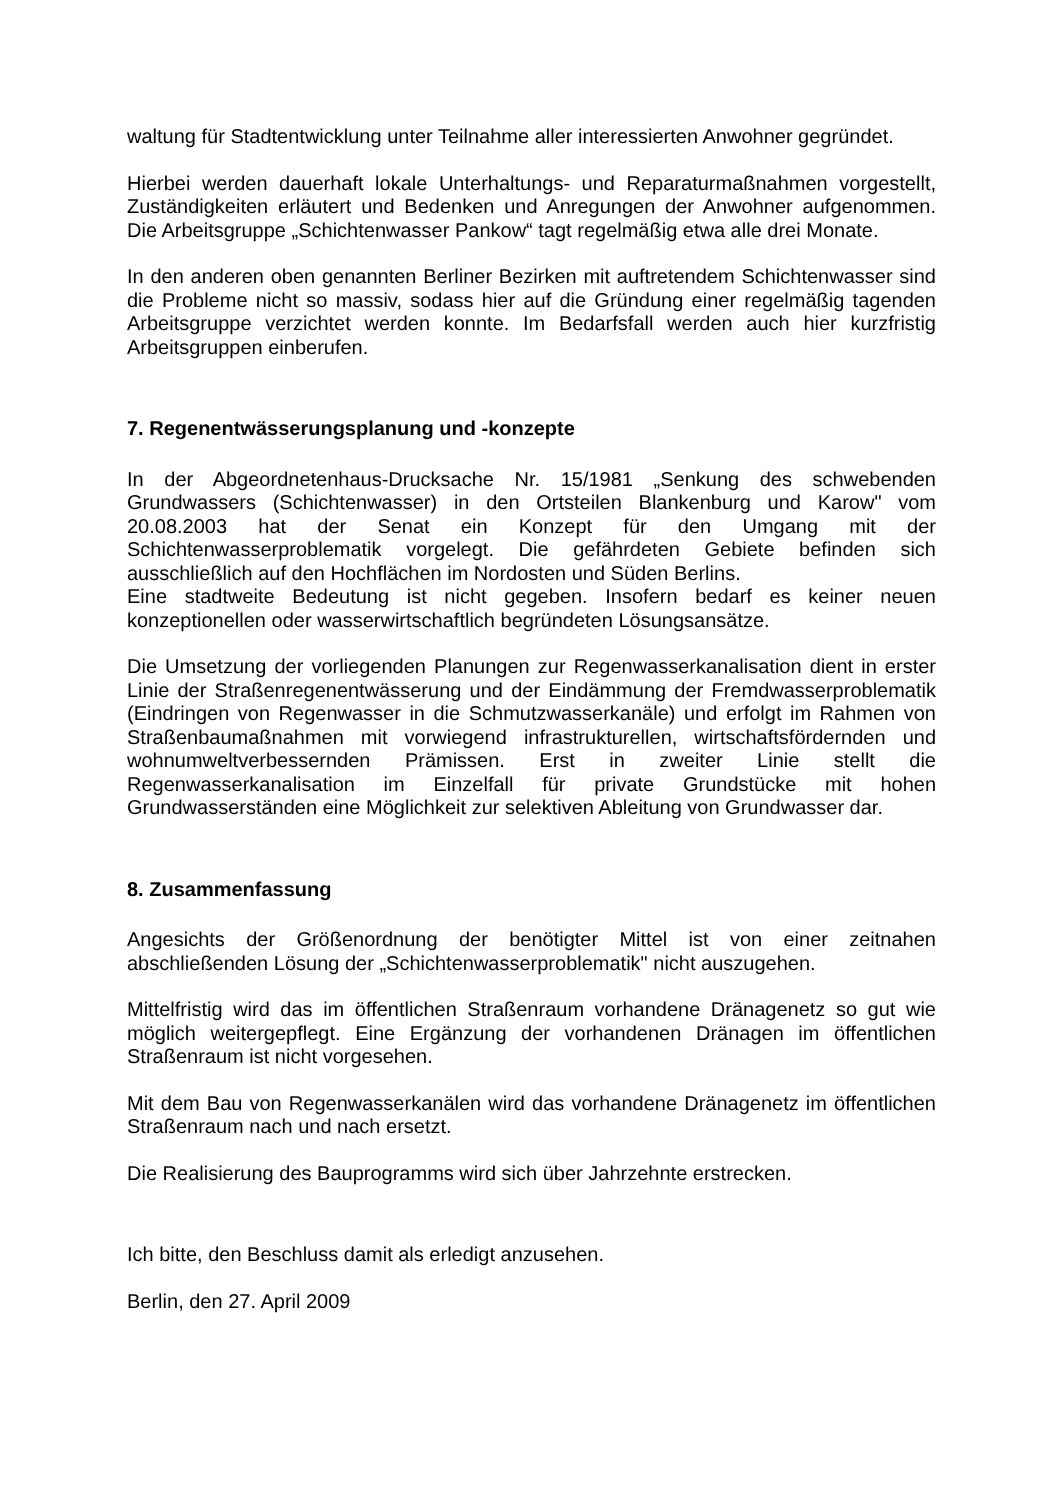waltung für Stadtentwicklung unter Teilnahme aller interessierten Anwohner gegründet.
Hierbei werden dauerhaft lokale Unterhaltungs- und Reparaturmaßnahmen vorgestellt, Zuständigkeiten erläutert und Bedenken und Anregungen der Anwohner aufgenommen. Die Arbeitsgruppe „Schichtenwasser Pankow“ tagt regelmäßig etwa alle drei Monate.
In den anderen oben genannten Berliner Bezirken mit auftretendem Schichtenwasser sind die Probleme nicht so massiv, sodass hier auf die Gründung einer regelmäßig tagenden Arbeitsgruppe verzichtet werden konnte. Im Bedarfsfall werden auch hier kurzfristig Arbeitsgruppen einberufen.
7. Regenentwässerungsplanung und -konzepte
In der Abgeordnetenhaus-Drucksache Nr. 15/1981 „Senkung des schwebenden Grundwassers (Schichtenwasser) in den Ortsteilen Blankenburg und Karow" vom 20.08.2003 hat der Senat ein Konzept für den Umgang mit der Schichtenwasserproblematik vorgelegt. Die gefährdeten Gebiete befinden sich ausschließlich auf den Hochflächen im Nordosten und Süden Berlins.
Eine stadtweite Bedeutung ist nicht gegeben. Insofern bedarf es keiner neuen konzeptionellen oder wasserwirtschaftlich begründeten Lösungsansätze.
Die Umsetzung der vorliegenden Planungen zur Regenwasserkanalisation dient in erster Linie der Straßenregenentwässerung und der Eindämmung der Fremdwasserproblematik (Eindringen von Regenwasser in die Schmutzwasserkanäle) und erfolgt im Rahmen von Straßenbaumaßnahmen mit vorwiegend infrastrukturellen, wirtschaftsfördernden und wohnumweltverbessernden Prämissen. Erst in zweiter Linie stellt die Regenwasserkanalisation im Einzelfall für private Grundstücke mit hohen Grundwasserständen eine Möglichkeit zur selektiven Ableitung von Grundwasser dar.
8. Zusammenfassung
Angesichts der Größenordnung der benötigter Mittel ist von einer zeitnahen abschließenden Lösung der „Schichtenwasserproblematik" nicht auszugehen.
Mittelfristig wird das im öffentlichen Straßenraum vorhandene Dränagenetz so gut wie möglich weitergepflegt. Eine Ergänzung der vorhandenen Dränagen im öffentlichen Straßenraum ist nicht vorgesehen.
Mit dem Bau von Regenwasserkanälen wird das vorhandene Dränagenetz im öffentlichen Straßenraum nach und nach ersetzt.
Die Realisierung des Bauprogramms wird sich über Jahrzehnte erstrecken.
Ich bitte, den Beschluss damit als erledigt anzusehen.
Berlin, den 27. April 2009